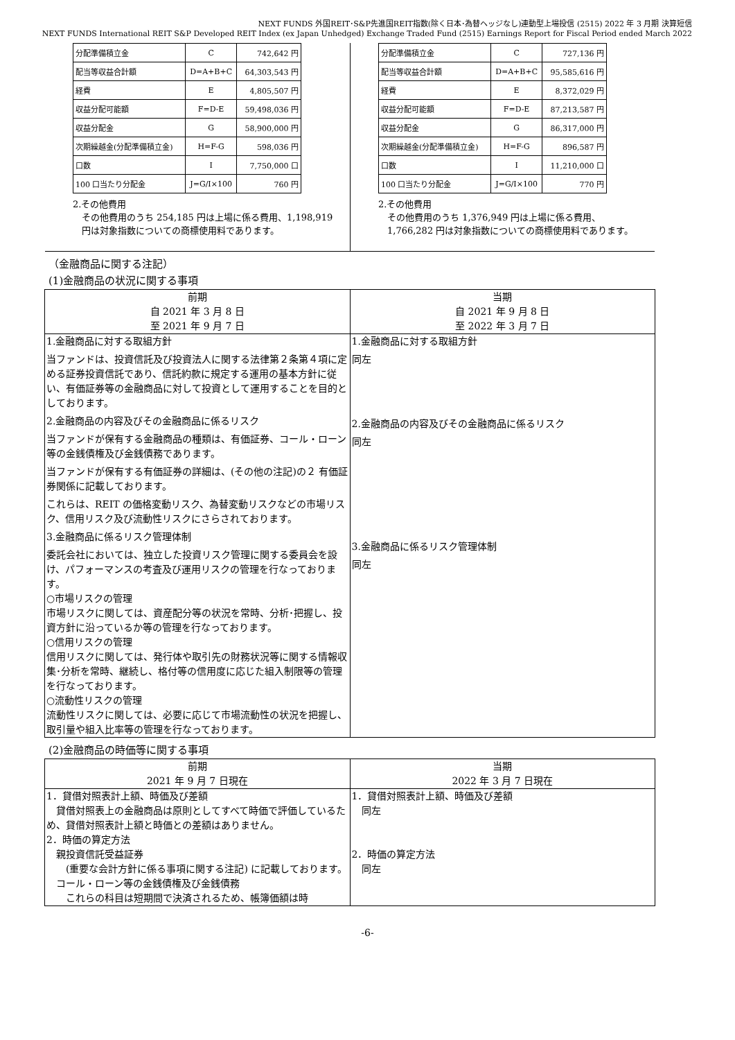NEXT FUNDS 外国REIT･S&P先進国REIT指数(除く日本･為替ヘッジなし)連動型上場投信 (2515) 2022 年 3 月期 決算短信
NEXT FUNDS International REIT S&P Developed REIT Index (ex Japan Unhedged) Exchange Traded Fund (2515) Earnings Report for Fiscal Period ended March 2022
| 分配準備積立金 | C | 742,642 円 |
| 配当等収益合計額 | D=A+B+C | 64,303,543 円 |
| 経費 | E | 4,805,507 円 |
| 収益分配可能額 | F=D-E | 59,498,036 円 |
| 収益分配金 | G | 58,900,000 円 |
| 次期繰越金(分配準備積立金) | H=F-G | 598,036 円 |
| 口数 | I | 7,750,000 口 |
| 100 口当たり分配金 | J=G/I×100 | 760 円 |
2.その他費用
　その他費用のうち 254,185 円は上場に係る費用、1,198,919
　円は対象指数についての商標使用料であります。
| 分配準備積立金 | C | 727,136 円 |
| 配当等収益合計額 | D=A+B+C | 95,585,616 円 |
| 経費 | E | 8,372,029 円 |
| 収益分配可能額 | F=D-E | 87,213,587 円 |
| 収益分配金 | G | 86,317,000 円 |
| 次期繰越金(分配準備積立金) | H=F-G | 896,587 円 |
| 口数 | I | 11,210,000 口 |
| 100 口当たり分配金 | J=G/I×100 | 770 円 |
2.その他費用
　その他費用のうち 1,376,949 円は上場に係る費用、
　1,766,282 円は対象指数についての商標使用料であります。
（金融商品に関する注記）
(1)金融商品の状況に関する事項
| 前期 自 2021 年 3 月 8 日 至 2021 年 9 月 7 日 | 当期 自 2021 年 9 月 8 日 至 2022 年 3 月 7 日 |
| --- | --- |
| 1.金融商品に対する取組方針 当ファンドは、投資信託及び投資法人に関する法律第２条第４項に定める証券投資信託であり、信託約款に規定する運用の基本方針に従い、有価証券等の金融商品に対して投資として運用することを目的としております。 2.金融商品の内容及びその金融商品に係るリスク 当ファンドが保有する金融商品の種類は、有価証券、コール・ローン等の金銭債権及び金銭債務であります。 当ファンドが保有する有価証券の詳細は、(その他の注記)の２ 有価証券関係に記載しております。 これらは、REIT の価格変動リスク、為替変動リスクなどの市場リスク、信用リスク及び流動性リスクにさらされております。 3.金融商品に係るリスク管理体制 委託会社においては、独立した投資リスク管理に関する委員会を設け、パフォーマンスの考査及び運用リスクの管理を行なっております。 ○市場リスクの管理 市場リスクに関しては、資産配分等の状況を常時、分析･把握し、投資方針に沿っているか等の管理を行なっております。 ○信用リスクの管理 信用リスクに関しては、発行体や取引先の財務状況等に関する情報収集･分析を常時、継続し、格付等の信用度に応じた組入制限等の管理を行なっております。 ○流動性リスクの管理 流動性リスクに関しては、必要に応じて市場流動性の状況を把握し、取引量や組入比率等の管理を行なっております。 | 1.金融商品に対する取組方針 同左 2.金融商品の内容及びその金融商品に係るリスク 同左 3.金融商品に係るリスク管理体制 同左 |
(2)金融商品の時価等に関する事項
| 前期 2021 年 9 月 7 日現在 | 当期 2022 年 3 月 7 日現在 |
| --- | --- |
| 1．貸借対照表計上額、時価及び差額 貸借対照表上の金融商品は原則としてすべて時価で評価しているため、貸借対照表計上額と時価との差額はありません。 2．時価の算定方法 親投資信託受益証券 (重要な会計方針に係る事項に関する注記) に記載しております。 コール・ローン等の金銭債権及び金銭債務 これらの科目は短期間で決済されるため、帳簿価額は時 | 1．貸借対照表計上額、時価及び差額 同左 2．時価の算定方法 同左 |
-6-